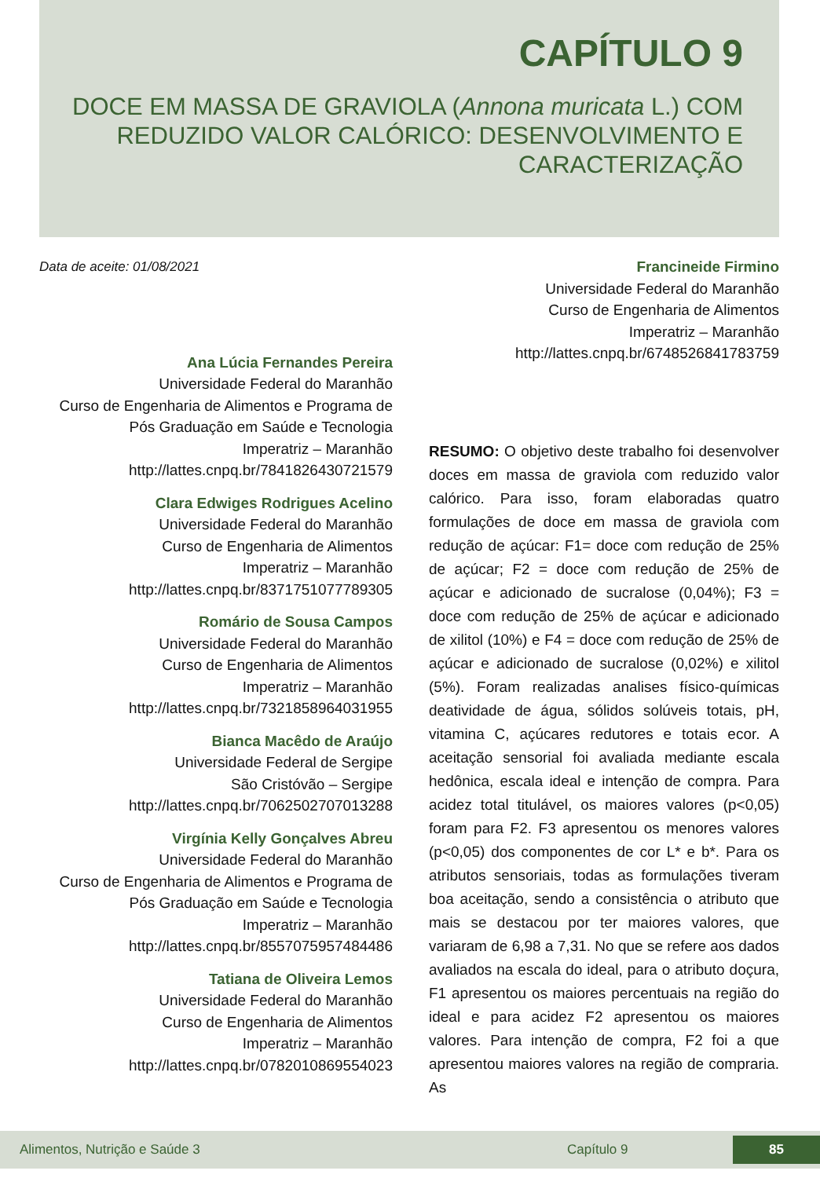CAPÍTULO 9
DOCE EM MASSA DE GRAVIOLA (Annona muricata L.) COM REDUZIDO VALOR CALÓRICO: DESENVOLVIMENTO E CARACTERIZAÇÃO
Data de aceite: 01/08/2021
Ana Lúcia Fernandes Pereira
Universidade Federal do Maranhão
Curso de Engenharia de Alimentos e Programa de Pós Graduação em Saúde e Tecnologia
Imperatriz – Maranhão
http://lattes.cnpq.br/7841826430721579
Clara Edwiges Rodrigues Acelino
Universidade Federal do Maranhão
Curso de Engenharia de Alimentos
Imperatriz – Maranhão
http://lattes.cnpq.br/8371751077789305
Romário de Sousa Campos
Universidade Federal do Maranhão
Curso de Engenharia de Alimentos
Imperatriz – Maranhão
http://lattes.cnpq.br/7321858964031955
Bianca Macêdo de Araújo
Universidade Federal de Sergipe
São Cristóvão – Sergipe
http://lattes.cnpq.br/7062502707013288
Virgínia Kelly Gonçalves Abreu
Universidade Federal do Maranhão
Curso de Engenharia de Alimentos e Programa de Pós Graduação em Saúde e Tecnologia
Imperatriz – Maranhão
http://lattes.cnpq.br/8557075957484486
Tatiana de Oliveira Lemos
Universidade Federal do Maranhão
Curso de Engenharia de Alimentos
Imperatriz – Maranhão
http://lattes.cnpq.br/0782010869554023
Francineide Firmino
Universidade Federal do Maranhão
Curso de Engenharia de Alimentos
Imperatriz – Maranhão
http://lattes.cnpq.br/6748526841783759
RESUMO: O objetivo deste trabalho foi desenvolver doces em massa de graviola com reduzido valor calórico. Para isso, foram elaboradas quatro formulações de doce em massa de graviola com redução de açúcar: F1= doce com redução de 25% de açúcar; F2 = doce com redução de 25% de açúcar e adicionado de sucralose (0,04%); F3 = doce com redução de 25% de açúcar e adicionado de xilitol (10%) e F4 = doce com redução de 25% de açúcar e adicionado de sucralose (0,02%) e xilitol (5%). Foram realizadas analises físico-químicas deatividade de água, sólidos solúveis totais, pH, vitamina C, açúcares redutores e totais ecor. A aceitação sensorial foi avaliada mediante escala hedônica, escala ideal e intenção de compra. Para acidez total titulável, os maiores valores (p<0,05) foram para F2. F3 apresentou os menores valores (p<0,05) dos componentes de cor L* e b*. Para os atributos sensoriais, todas as formulações tiveram boa aceitação, sendo a consistência o atributo que mais se destacou por ter maiores valores, que variaram de 6,98 a 7,31. No que se refere aos dados avaliados na escala do ideal, para o atributo doçura, F1 apresentou os maiores percentuais na região do ideal e para acidez F2 apresentou os maiores valores. Para intenção de compra, F2 foi a que apresentou maiores valores na região de compraria. As
Alimentos, Nutrição e Saúde 3 Capítulo 9 85